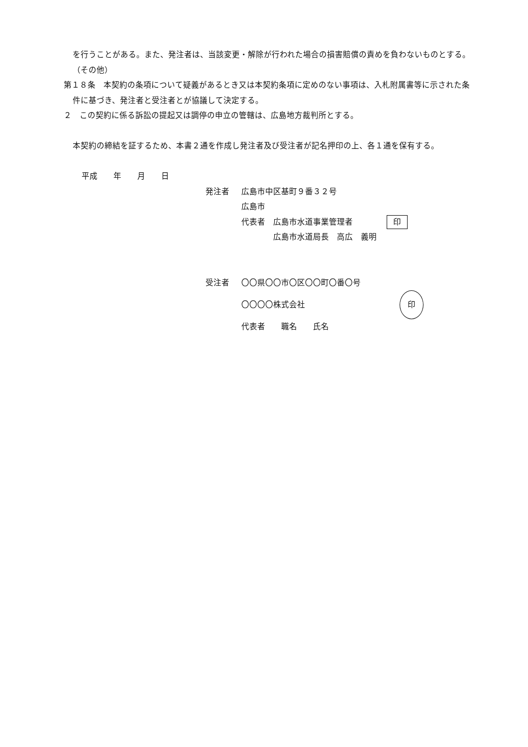を行うことがある。また、発注者は、当該変更・解除が行われた場合の損害賠償の責めを負わないものとする。
（その他）
第１８条　本契約の条項について疑義があるとき又は本契約条項に定めのない事項は、入札附属書等に示された条件に基づき、発注者と受注者とが協議して決定する。
２　この契約に係る訴訟の提起又は調停の申立の管轄は、広島地方裁判所とする。
本契約の締結を証するため、本書２通を作成し発注者及び受注者が記名押印の上、各１通を保有する。
平成　　年　　月　　日
発注者 広島市中区基町９番３２号
広島市
代表者　広島市水道事業管理者 印
　　　　広島市水道局長　高広　義明
受注者 〇〇県〇〇市〇区〇〇町〇番〇号
〇〇〇〇株式会社 印
代表者　　職名　　氏名